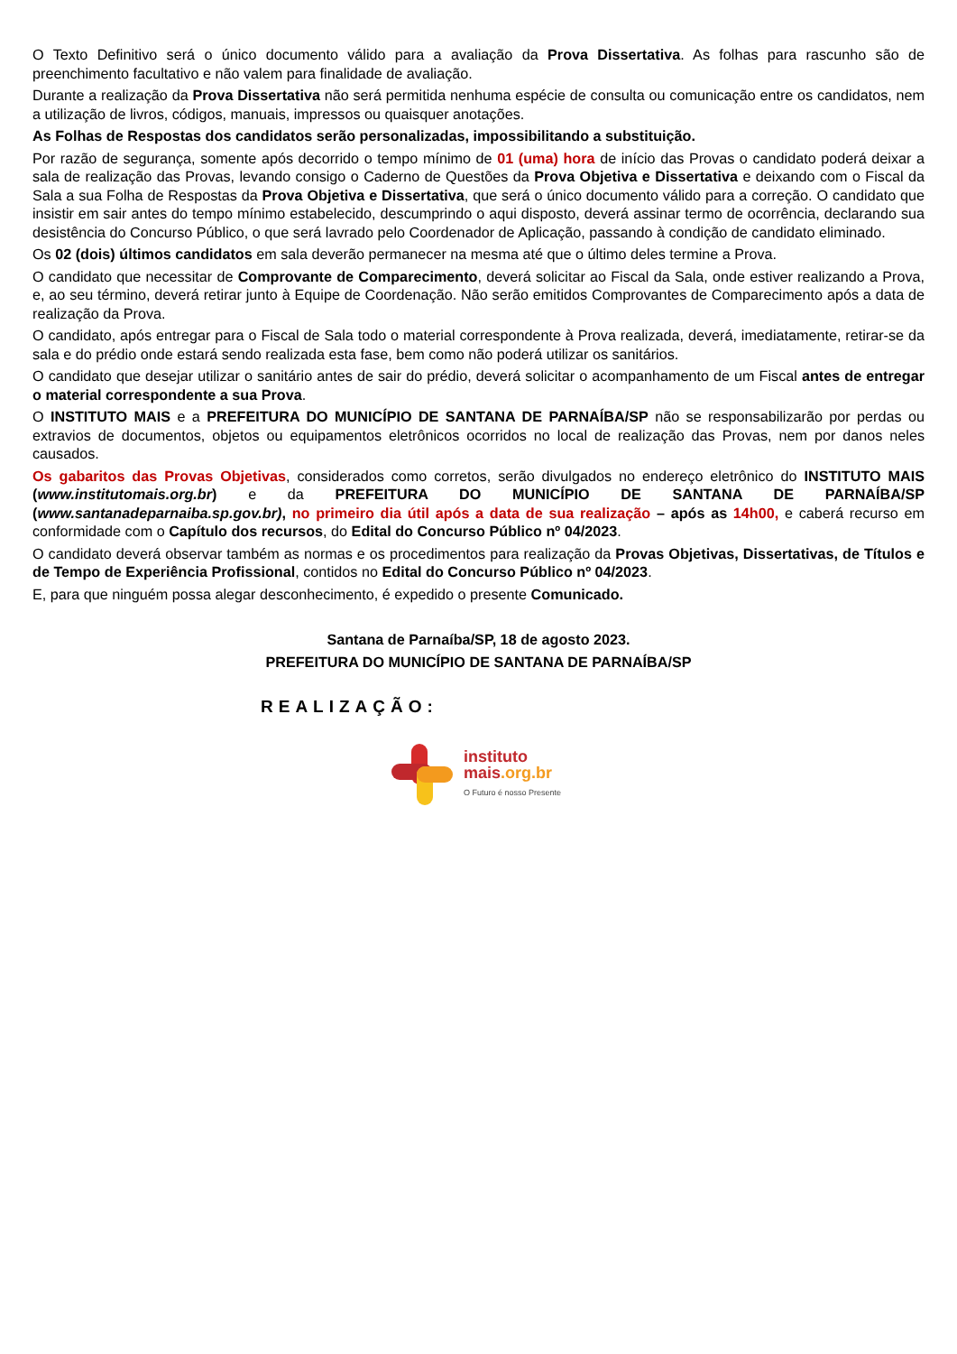O Texto Definitivo será o único documento válido para a avaliação da Prova Dissertativa. As folhas para rascunho são de preenchimento facultativo e não valem para finalidade de avaliação.
Durante a realização da Prova Dissertativa não será permitida nenhuma espécie de consulta ou comunicação entre os candidatos, nem a utilização de livros, códigos, manuais, impressos ou quaisquer anotações.
As Folhas de Respostas dos candidatos serão personalizadas, impossibilitando a substituição.
Por razão de segurança, somente após decorrido o tempo mínimo de 01 (uma) hora de início das Provas o candidato poderá deixar a sala de realização das Provas, levando consigo o Caderno de Questões da Prova Objetiva e Dissertativa e deixando com o Fiscal da Sala a sua Folha de Respostas da Prova Objetiva e Dissertativa, que será o único documento válido para a correção. O candidato que insistir em sair antes do tempo mínimo estabelecido, descumprindo o aqui disposto, deverá assinar termo de ocorrência, declarando sua desistência do Concurso Público, o que será lavrado pelo Coordenador de Aplicação, passando à condição de candidato eliminado.
Os 02 (dois) últimos candidatos em sala deverão permanecer na mesma até que o último deles termine a Prova.
O candidato que necessitar de Comprovante de Comparecimento, deverá solicitar ao Fiscal da Sala, onde estiver realizando a Prova, e, ao seu término, deverá retirar junto à Equipe de Coordenação. Não serão emitidos Comprovantes de Comparecimento após a data de realização da Prova.
O candidato, após entregar para o Fiscal de Sala todo o material correspondente à Prova realizada, deverá, imediatamente, retirar-se da sala e do prédio onde estará sendo realizada esta fase, bem como não poderá utilizar os sanitários.
O candidato que desejar utilizar o sanitário antes de sair do prédio, deverá solicitar o acompanhamento de um Fiscal antes de entregar o material correspondente a sua Prova.
O INSTITUTO MAIS e a PREFEITURA DO MUNICÍPIO DE SANTANA DE PARNAÍBA/SP não se responsabilizarão por perdas ou extravios de documentos, objetos ou equipamentos eletrônicos ocorridos no local de realização das Provas, nem por danos neles causados.
Os gabaritos das Provas Objetivas, considerados como corretos, serão divulgados no endereço eletrônico do INSTITUTO MAIS (www.institutomais.org.br) e da PREFEITURA DO MUNICÍPIO DE SANTANA DE PARNAÍBA/SP (www.santanadeparnaiba.sp.gov.br), no primeiro dia útil após a data de sua realização – após as 14h00, e caberá recurso em conformidade com o Capítulo dos recursos, do Edital do Concurso Público nº 04/2023.
O candidato deverá observar também as normas e os procedimentos para realização da Provas Objetivas, Dissertativas, de Títulos e de Tempo de Experiência Profissional, contidos no Edital do Concurso Público nº 04/2023.
E, para que ninguém possa alegar desconhecimento, é expedido o presente Comunicado.
Santana de Parnaíba/SP, 18 de agosto 2023.
PREFEITURA DO MUNICÍPIO DE SANTANA DE PARNAÍBA/SP
REALIZAÇÃO:
instituto
mais.org.br
O Futuro é nosso Presente